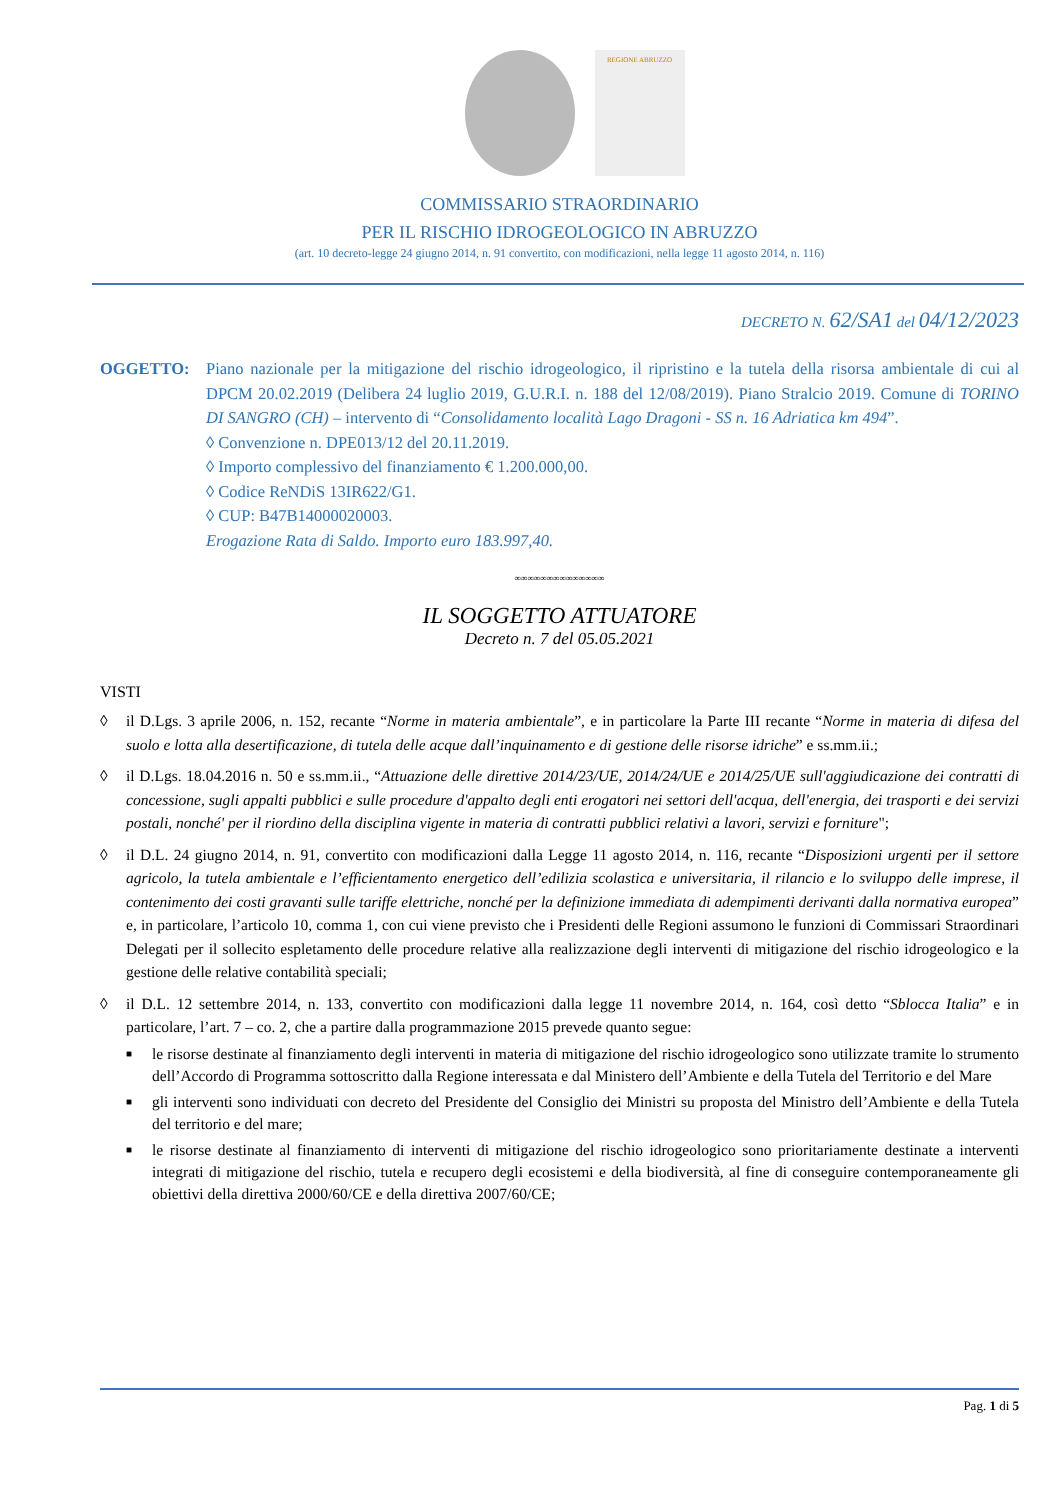REGIONE ABRUZZO
COMMISSARIO STRAORDINARIO
PER IL RISCHIO IDROGEOLOGICO IN ABRUZZO
(art. 10 decreto-legge 24 giugno 2014, n. 91 convertito, con modificazioni, nella legge 11 agosto 2014, n. 116)
DECRETO N. 62/SA1 del 04/12/2023
OGGETTO: Piano nazionale per la mitigazione del rischio idrogeologico, il ripristino e la tutela della risorsa ambientale di cui al DPCM 20.02.2019 (Delibera 24 luglio 2019, G.U.R.I. n. 188 del 12/08/2019). Piano Stralcio 2019. Comune di TORINO DI SANGRO (CH) – intervento di “Consolidamento località Lago Dragoni - SS n. 16 Adriatica km 494”.
◊ Convenzione n. DPE013/12 del 20.11.2019.
◊ Importo complessivo del finanziamento € 1.200.000,00.
◊ Codice ReNDiS 13IR622/G1.
◊ CUP: B47B14000020003.
Erogazione Rata di Saldo. Importo euro 183.997,40.
∞∞∞∞∞∞∞∞∞∞∞∞∞∞
IL SOGGETTO ATTUATORE
Decreto n. 7 del 05.05.2021
VISTI
◊ il D.Lgs. 3 aprile 2006, n. 152, recante “Norme in materia ambientale”, e in particolare la Parte III recante “Norme in materia di difesa del suolo e lotta alla desertificazione, di tutela delle acque dall’inquinamento e di gestione delle risorse idriche” e ss.mm.ii.;
◊ il D.Lgs. 18.04.2016 n. 50 e ss.mm.ii., “Attuazione delle direttive 2014/23/UE, 2014/24/UE e 2014/25/UE sull'aggiudicazione dei contratti di concessione, sugli appalti pubblici e sulle procedure d'appalto degli enti erogatori nei settori dell'acqua, dell'energia, dei trasporti e dei servizi postali, nonché' per il riordino della disciplina vigente in materia di contratti pubblici relativi a lavori, servizi e forniture";
◊ il D.L. 24 giugno 2014, n. 91, convertito con modificazioni dalla Legge 11 agosto 2014, n. 116, recante “Disposizioni urgenti per il settore agricolo, la tutela ambientale e l’efficientamento energetico dell’edilizia scolastica e universitaria, il rilancio e lo sviluppo delle imprese, il contenimento dei costi gravanti sulle tariffe elettriche, nonché per la definizione immediata di adempimenti derivanti dalla normativa europea” e, in particolare, l’articolo 10, comma 1, con cui viene previsto che i Presidenti delle Regioni assumono le funzioni di Commissari Straordinari Delegati per il sollecito espletamento delle procedure relative alla realizzazione degli interventi di mitigazione del rischio idrogeologico e la gestione delle relative contabilità speciali;
◊ il D.L. 12 settembre 2014, n. 133, convertito con modificazioni dalla legge 11 novembre 2014, n. 164, così detto “Sblocca Italia” e in particolare, l’art. 7 – co. 2, che a partire dalla programmazione 2015 prevede quanto segue:
■ le risorse destinate al finanziamento degli interventi in materia di mitigazione del rischio idrogeologico sono utilizzate tramite lo strumento dell’Accordo di Programma sottoscritto dalla Regione interessata e dal Ministero dell’Ambiente e della Tutela del Territorio e del Mare
■ gli interventi sono individuati con decreto del Presidente del Consiglio dei Ministri su proposta del Ministro dell’Ambiente e della Tutela del territorio e del mare;
■ le risorse destinate al finanziamento di interventi di mitigazione del rischio idrogeologico sono prioritariamente destinate a interventi integrati di mitigazione del rischio, tutela e recupero degli ecosistemi e della biodiversità, al fine di conseguire contemporaneamente gli obiettivi della direttiva 2000/60/CE e della direttiva 2007/60/CE;
Pag. 1 di 5